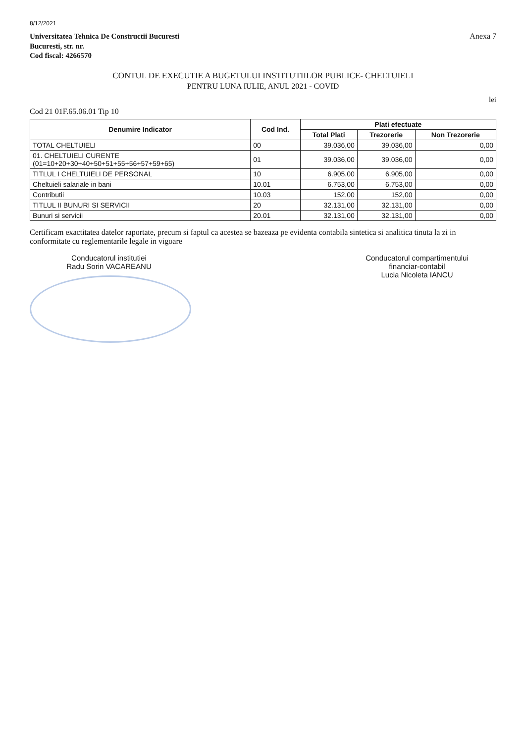8/12/2021
Universitatea Tehnica De Constructii Bucuresti
Bucuresti, str. nr.
Cod fiscal: 4266570
Anexa 7
CONTUL DE EXECUTIE A BUGETULUI INSTITUTIILOR PUBLICE- CHELTUIELI
PENTRU LUNA IULIE, ANUL 2021 - COVID
lei
Cod 21 01F.65.06.01 Tip 10
| Denumire Indicator | Cod Ind. | Plati efectuate | | |
| --- | --- | --- | --- | --- |
| | | Total Plati | Trezorerie | Non Trezorerie |
| TOTAL CHELTUIELI | 00 | 39.036,00 | 39.036,00 | 0,00 |
| 01. CHELTUIELI CURENTE (01=10+20+30+40+50+51+55+56+57+59+65) | 01 | 39.036,00 | 39.036,00 | 0,00 |
| TITLUL I CHELTUIELI DE PERSONAL | 10 | 6.905,00 | 6.905,00 | 0,00 |
| Cheltuieli salariale in bani | 10.01 | 6.753,00 | 6.753,00 | 0,00 |
| Contributii | 10.03 | 152,00 | 152,00 | 0,00 |
| TITLUL II BUNURI SI SERVICII | 20 | 32.131,00 | 32.131,00 | 0,00 |
| Bunuri si servicii | 20.01 | 32.131,00 | 32.131,00 | 0,00 |
Certificam exactitatea datelor raportate, precum si faptul ca acestea se bazeaza pe evidenta contabila sintetica si analitica tinuta la zi in conformitate cu reglementarile legale in vigoare
Conducatorul institutiei
Radu Sorin VACAREANU
Conducatorul compartimentului
financiar-contabil
Lucia Nicoleta IANCU